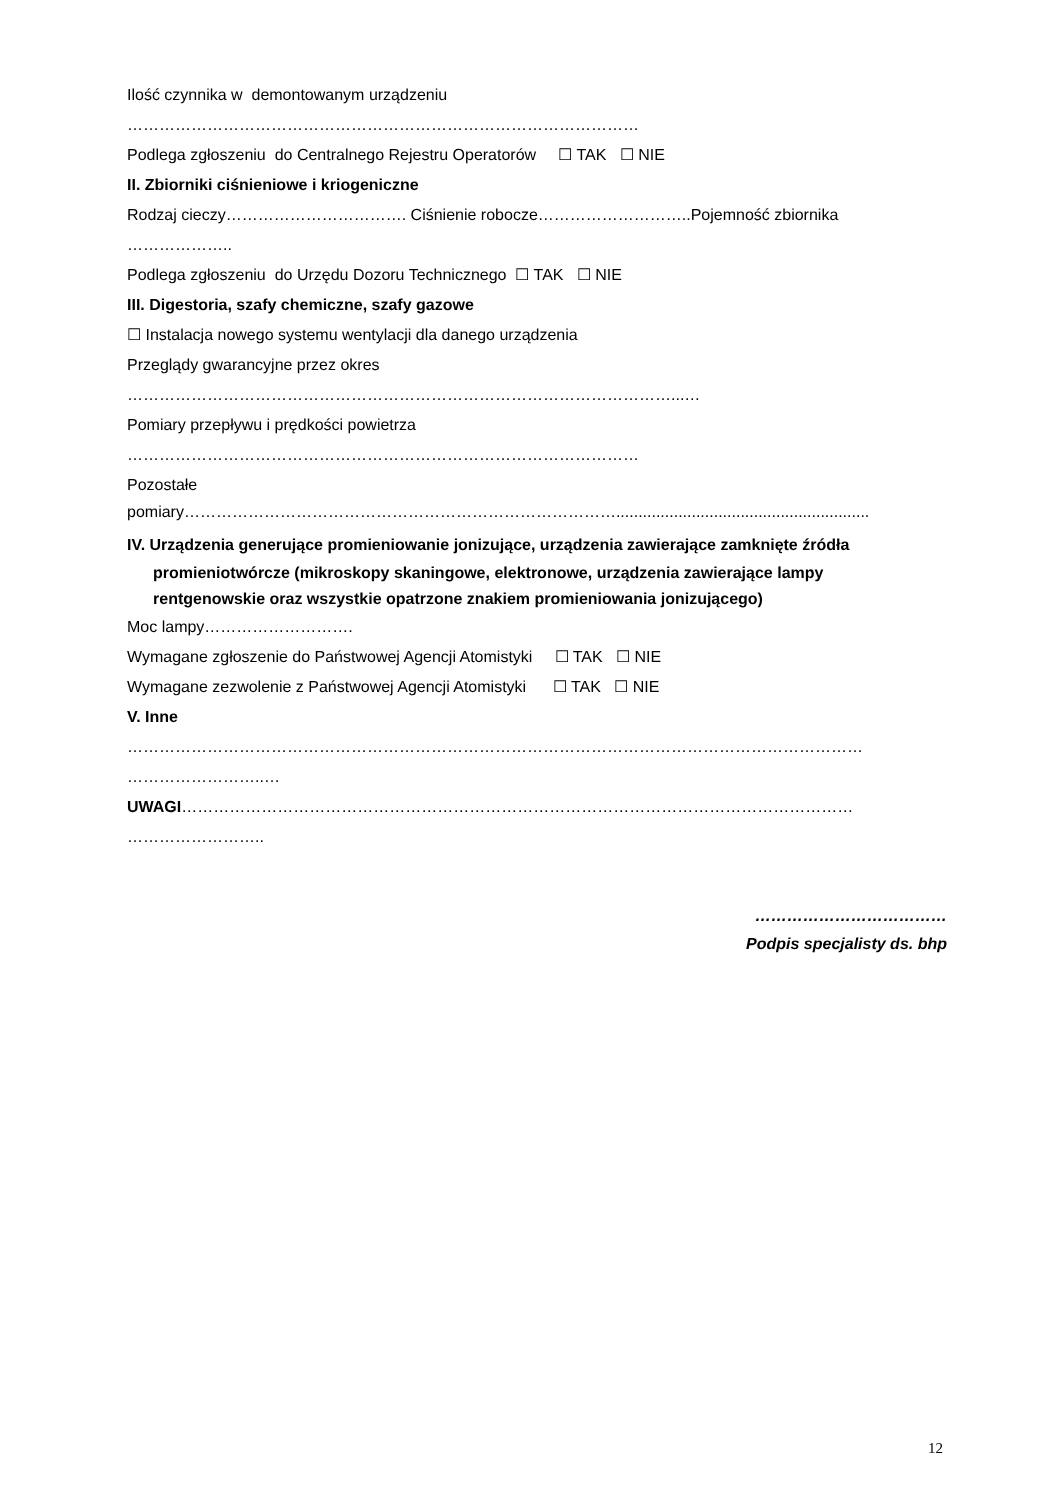Ilość czynnika w demontowanym urządzeniu
……………………………………………………………………………………
Podlega zgłoszeniu do Centralnego Rejestru Operatorów ☐ TAK ☐ NIE
II. Zbiorniki ciśnieniowe i kriogeniczne
Rodzaj cieczy……………………………. Ciśnienie robocze………………………..Pojemność zbiornika
………………..
Podlega zgłoszeniu do Urzędu Dozoru Technicznego ☐ TAK ☐ NIE
III. Digestoria, szafy chemiczne, szafy gazowe
☐ Instalacja nowego systemu wentylacji dla danego urządzenia
Przeglądy gwarancyjne przez okres
…………………………………………………………………………………………...…
Pomiary przepływu i prędkości powietrza
……………………………………………………………………………………
Pozostałe
pomiary……………………………………………………………………….........................................................
IV. Urządzenia generujące promieniowanie jonizujące, urządzenia zawierające zamknięte źródła
promieniotwórcze (mikroskopy skaningowe, elektronowe, urządzenia zawierające lampy
rentgenowskie oraz wszystkie opatrzone znakiem promieniowania jonizującego)
Moc lampy……………………….
Wymagane zgłoszenie do Państwowej Agencji Atomistyki ☐ TAK ☐ NIE
Wymagane zezwolenie z Państwowej Agencji Atomistyki ☐ TAK ☐ NIE
V. Inne
…………………………………………………………………………………………………………………………
……………………..…
UWAGI………………………………………………………………………………………………………………
……………………..
………………………………
Podpis specjalisty ds. bhp
12